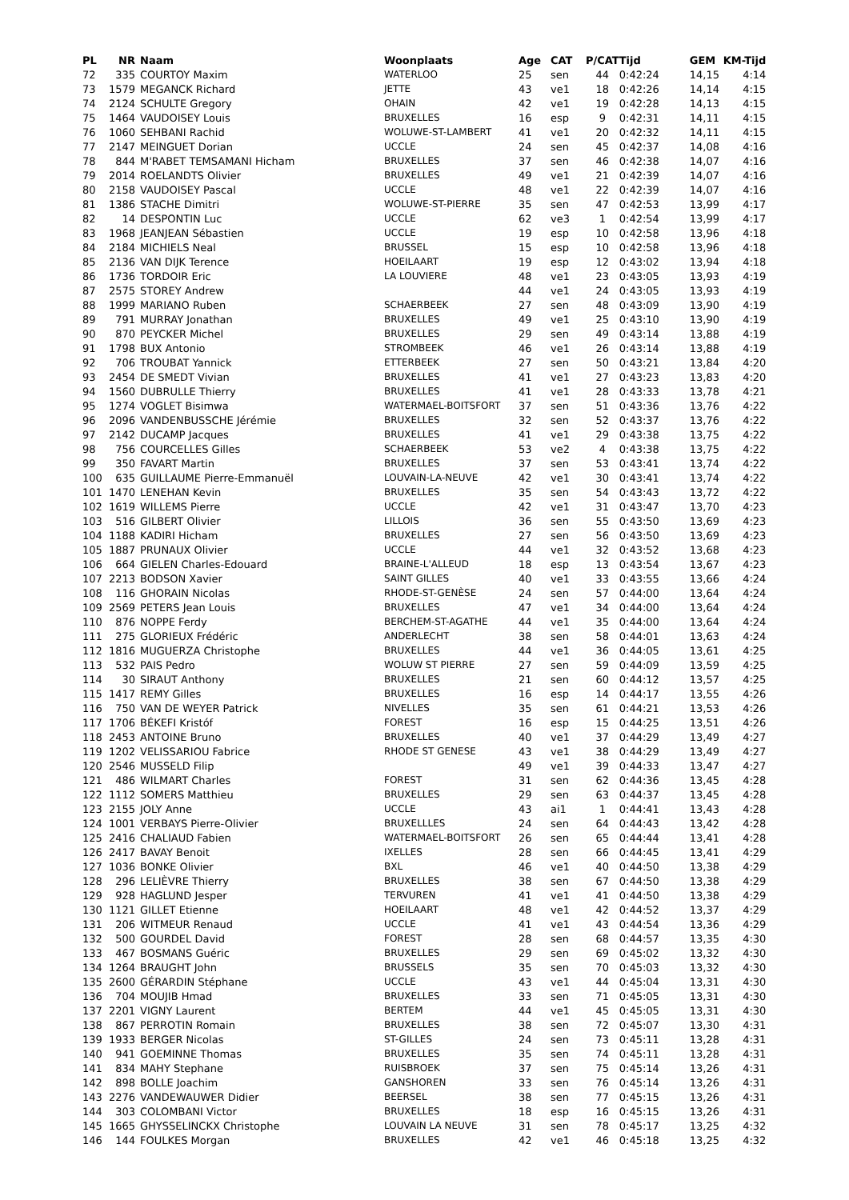| PL | NR | Naam | Woonplaats | Age | CAT | P/CAT | Tijd | GEM | KM-Tijd |
| --- | --- | --- | --- | --- | --- | --- | --- | --- | --- |
| 72 | 335 | COURTOY Maxim | WATERLOO | 25 | sen | 44 | 0:42:24 | 14,15 | 4:14 |
| 73 | 1579 | MEGANCK Richard | JETTE | 43 | ve1 | 18 | 0:42:26 | 14,14 | 4:15 |
| 74 | 2124 | SCHULTE Gregory | OHAIN | 42 | ve1 | 19 | 0:42:28 | 14,13 | 4:15 |
| 75 | 1464 | VAUDOISEY Louis | BRUXELLES | 16 | esp | 9 | 0:42:31 | 14,11 | 4:15 |
| 76 | 1060 | SEHBANI Rachid | WOLUWE-ST-LAMBERT | 41 | ve1 | 20 | 0:42:32 | 14,11 | 4:15 |
| 77 | 2147 | MEINGUET Dorian | UCCLE | 24 | sen | 45 | 0:42:37 | 14,08 | 4:16 |
| 78 | 844 | M'RABET TEMSAMANI Hicham | BRUXELLES | 37 | sen | 46 | 0:42:38 | 14,07 | 4:16 |
| 79 | 2014 | ROELANDTS Olivier | BRUXELLES | 49 | ve1 | 21 | 0:42:39 | 14,07 | 4:16 |
| 80 | 2158 | VAUDOISEY Pascal | UCCLE | 48 | ve1 | 22 | 0:42:39 | 14,07 | 4:16 |
| 81 | 1386 | STACHE Dimitri | WOLUWE-ST-PIERRE | 35 | sen | 47 | 0:42:53 | 13,99 | 4:17 |
| 82 | 14 | DESPONTIN Luc | UCCLE | 62 | ve3 | 1 | 0:42:54 | 13,99 | 4:17 |
| 83 | 1968 | JEANJEAN Sébastien | UCCLE | 19 | esp | 10 | 0:42:58 | 13,96 | 4:18 |
| 84 | 2184 | MICHIELS Neal | BRUSSEL | 15 | esp | 10 | 0:42:58 | 13,96 | 4:18 |
| 85 | 2136 | VAN DIJK Terence | HOEILAART | 19 | esp | 12 | 0:43:02 | 13,94 | 4:18 |
| 86 | 1736 | TORDOIR Eric | LA LOUVIERE | 48 | ve1 | 23 | 0:43:05 | 13,93 | 4:19 |
| 87 | 2575 | STOREY Andrew | | 44 | ve1 | 24 | 0:43:05 | 13,93 | 4:19 |
| 88 | 1999 | MARIANO Ruben | SCHAERBEEK | 27 | sen | 48 | 0:43:09 | 13,90 | 4:19 |
| 89 | 791 | MURRAY Jonathan | BRUXELLES | 49 | ve1 | 25 | 0:43:10 | 13,90 | 4:19 |
| 90 | 870 | PEYCKER Michel | BRUXELLES | 29 | sen | 49 | 0:43:14 | 13,88 | 4:19 |
| 91 | 1798 | BUX Antonio | STROMBEEK | 46 | ve1 | 26 | 0:43:14 | 13,88 | 4:19 |
| 92 | 706 | TROUBAT Yannick | ETTERBEEK | 27 | sen | 50 | 0:43:21 | 13,84 | 4:20 |
| 93 | 2454 | DE SMEDT Vivian | BRUXELLES | 41 | ve1 | 27 | 0:43:23 | 13,83 | 4:20 |
| 94 | 1560 | DUBRULLE Thierry | BRUXELLES | 41 | ve1 | 28 | 0:43:33 | 13,78 | 4:21 |
| 95 | 1274 | VOGLET Bisimwa | WATERMAEL-BOITSFORT | 37 | sen | 51 | 0:43:36 | 13,76 | 4:22 |
| 96 | 2096 | VANDENBUSSCHE Jérémie | BRUXELLES | 32 | sen | 52 | 0:43:37 | 13,76 | 4:22 |
| 97 | 2142 | DUCAMP Jacques | BRUXELLES | 41 | ve1 | 29 | 0:43:38 | 13,75 | 4:22 |
| 98 | 756 | COURCELLES Gilles | SCHAERBEEK | 53 | ve2 | 4 | 0:43:38 | 13,75 | 4:22 |
| 99 | 350 | FAVART Martin | BRUXELLES | 37 | sen | 53 | 0:43:41 | 13,74 | 4:22 |
| 100 | 635 | GUILLAUME Pierre-Emmanuël | LOUVAIN-LA-NEUVE | 42 | ve1 | 30 | 0:43:41 | 13,74 | 4:22 |
| 101 | 1470 | LENEHAN Kevin | BRUXELLES | 35 | sen | 54 | 0:43:43 | 13,72 | 4:22 |
| 102 | 1619 | WILLEMS Pierre | UCCLE | 42 | ve1 | 31 | 0:43:47 | 13,70 | 4:23 |
| 103 | 516 | GILBERT Olivier | LILLOIS | 36 | sen | 55 | 0:43:50 | 13,69 | 4:23 |
| 104 | 1188 | KADIRI Hicham | BRUXELLES | 27 | sen | 56 | 0:43:50 | 13,69 | 4:23 |
| 105 | 1887 | PRUNAUX Olivier | UCCLE | 44 | ve1 | 32 | 0:43:52 | 13,68 | 4:23 |
| 106 | 664 | GIELEN Charles-Edouard | BRAINE-L'ALLEUD | 18 | esp | 13 | 0:43:54 | 13,67 | 4:23 |
| 107 | 2213 | BODSON Xavier | SAINT GILLES | 40 | ve1 | 33 | 0:43:55 | 13,66 | 4:24 |
| 108 | 116 | GHORAIN Nicolas | RHODE-ST-GENÈSE | 24 | sen | 57 | 0:44:00 | 13,64 | 4:24 |
| 109 | 2569 | PETERS Jean Louis | BRUXELLES | 47 | ve1 | 34 | 0:44:00 | 13,64 | 4:24 |
| 110 | 876 | NOPPE Ferdy | BERCHEM-ST-AGATHE | 44 | ve1 | 35 | 0:44:00 | 13,64 | 4:24 |
| 111 | 275 | GLORIEUX Frédéric | ANDERLECHT | 38 | sen | 58 | 0:44:01 | 13,63 | 4:24 |
| 112 | 1816 | MUGUERZA Christophe | BRUXELLES | 44 | ve1 | 36 | 0:44:05 | 13,61 | 4:25 |
| 113 | 532 | PAIS Pedro | WOLUW ST PIERRE | 27 | sen | 59 | 0:44:09 | 13,59 | 4:25 |
| 114 | 30 | SIRAUT Anthony | BRUXELLES | 21 | sen | 60 | 0:44:12 | 13,57 | 4:25 |
| 115 | 1417 | REMY Gilles | BRUXELLES | 16 | esp | 14 | 0:44:17 | 13,55 | 4:26 |
| 116 | 750 | VAN DE WEYER Patrick | NIVELLES | 35 | sen | 61 | 0:44:21 | 13,53 | 4:26 |
| 117 | 1706 | BÉKEFI Kristóf | FOREST | 16 | esp | 15 | 0:44:25 | 13,51 | 4:26 |
| 118 | 2453 | ANTOINE Bruno | BRUXELLES | 40 | ve1 | 37 | 0:44:29 | 13,49 | 4:27 |
| 119 | 1202 | VELISSARIOU Fabrice | RHODE ST GENESE | 43 | ve1 | 38 | 0:44:29 | 13,49 | 4:27 |
| 120 | 2546 | MUSSELD Filip | | 49 | ve1 | 39 | 0:44:33 | 13,47 | 4:27 |
| 121 | 486 | WILMART Charles | FOREST | 31 | sen | 62 | 0:44:36 | 13,45 | 4:28 |
| 122 | 1112 | SOMERS Matthieu | BRUXELLES | 29 | sen | 63 | 0:44:37 | 13,45 | 4:28 |
| 123 | 2155 | JOLY Anne | UCCLE | 43 | ai1 | 1 | 0:44:41 | 13,43 | 4:28 |
| 124 | 1001 | VERBAYS Pierre-Olivier | BRUXELLLES | 24 | sen | 64 | 0:44:43 | 13,42 | 4:28 |
| 125 | 2416 | CHALIAUD Fabien | WATERMAEL-BOITSFORT | 26 | sen | 65 | 0:44:44 | 13,41 | 4:28 |
| 126 | 2417 | BAVAY Benoit | IXELLES | 28 | sen | 66 | 0:44:45 | 13,41 | 4:29 |
| 127 | 1036 | BONKE Olivier | BXL | 46 | ve1 | 40 | 0:44:50 | 13,38 | 4:29 |
| 128 | 296 | LELIÈVRE Thierry | BRUXELLES | 38 | sen | 67 | 0:44:50 | 13,38 | 4:29 |
| 129 | 928 | HAGLUND Jesper | TERVUREN | 41 | ve1 | 41 | 0:44:50 | 13,38 | 4:29 |
| 130 | 1121 | GILLET Etienne | HOEILAART | 48 | ve1 | 42 | 0:44:52 | 13,37 | 4:29 |
| 131 | 206 | WITMEUR Renaud | UCCLE | 41 | ve1 | 43 | 0:44:54 | 13,36 | 4:29 |
| 132 | 500 | GOURDEL David | FOREST | 28 | sen | 68 | 0:44:57 | 13,35 | 4:30 |
| 133 | 467 | BOSMANS Guéric | BRUXELLES | 29 | sen | 69 | 0:45:02 | 13,32 | 4:30 |
| 134 | 1264 | BRAUGHT John | BRUSSELS | 35 | sen | 70 | 0:45:03 | 13,32 | 4:30 |
| 135 | 2600 | GÉRARDIN Stéphane | UCCLE | 43 | ve1 | 44 | 0:45:04 | 13,31 | 4:30 |
| 136 | 704 | MOUJIB Hmad | BRUXELLES | 33 | sen | 71 | 0:45:05 | 13,31 | 4:30 |
| 137 | 2201 | VIGNY Laurent | BERTEM | 44 | ve1 | 45 | 0:45:05 | 13,31 | 4:30 |
| 138 | 867 | PERROTIN Romain | BRUXELLES | 38 | sen | 72 | 0:45:07 | 13,30 | 4:31 |
| 139 | 1933 | BERGER Nicolas | ST-GILLES | 24 | sen | 73 | 0:45:11 | 13,28 | 4:31 |
| 140 | 941 | GOEMINNE Thomas | BRUXELLES | 35 | sen | 74 | 0:45:11 | 13,28 | 4:31 |
| 141 | 834 | MAHY Stephane | RUISBROEK | 37 | sen | 75 | 0:45:14 | 13,26 | 4:31 |
| 142 | 898 | BOLLE Joachim | GANSHOREN | 33 | sen | 76 | 0:45:14 | 13,26 | 4:31 |
| 143 | 2276 | VANDEWAUWER Didier | BEERSEL | 38 | sen | 77 | 0:45:15 | 13,26 | 4:31 |
| 144 | 303 | COLOMBANI Victor | BRUXELLES | 18 | esp | 16 | 0:45:15 | 13,26 | 4:31 |
| 145 | 1665 | GHYSSELINCKX Christophe | LOUVAIN LA NEUVE | 31 | sen | 78 | 0:45:17 | 13,25 | 4:32 |
| 146 | 144 | FOULKES Morgan | BRUXELLES | 42 | ve1 | 46 | 0:45:18 | 13,25 | 4:32 |